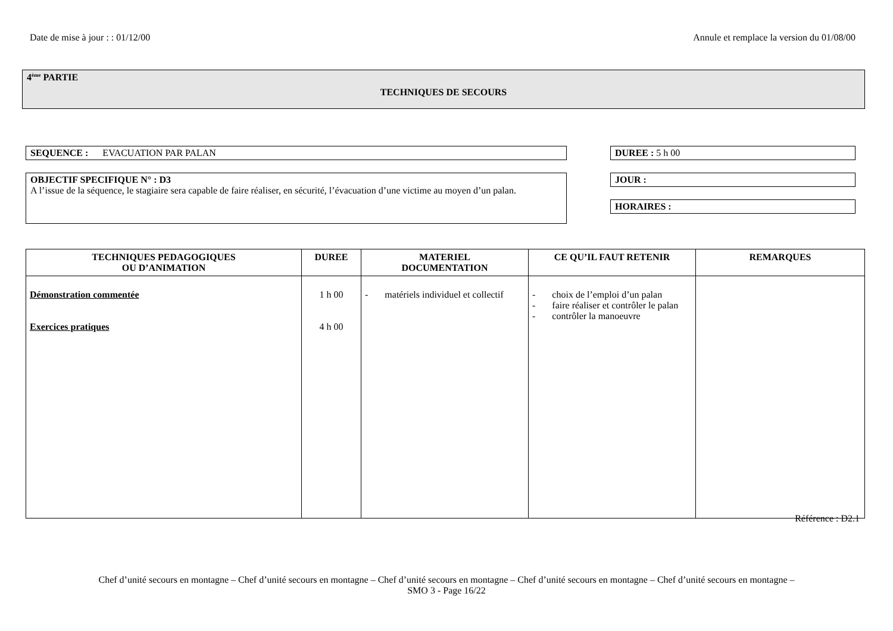Date de mise à jour : : 01/12/00 Annule et remplace la version du 01/08/00
4<sup>ème</sup> PARTIE
TECHNIQUES DE SECOURS
SEQUENCE : EVACUATION PAR PALAN DUREE : 5 h 00
OBJECTIF SPECIFIQUE N° : D3
A l’issue de la séquence, le stagiaire sera capable de faire réaliser, en sécurité, l’évacuation d’une victime au moyen d’un palan.
JOUR :
HORAIRES :
| TECHNIQUES PEDAGOGIQUES OU D’ANIMATION | DUREE | MATERIEL DOCUMENTATION | CE QU’IL FAUT RETENIR | REMARQUES |
| --- | --- | --- | --- | --- |
| Démonstration commentée Exercices pratiques | 1 h 00 4 h 00 | - matériels individuel et collectif | - choix de l’emploi d’un palan - faire réaliser et contrôler le palan - contrôler la manoeuvre | |
Référence : D2.1
Chef d’unité secours en montagne – Chef d’unité secours en montagne – Chef d’unité secours en montagne – Chef d’unité secours en montagne – Chef d’unité secours en montagne –
SMO 3 - Page 16/22